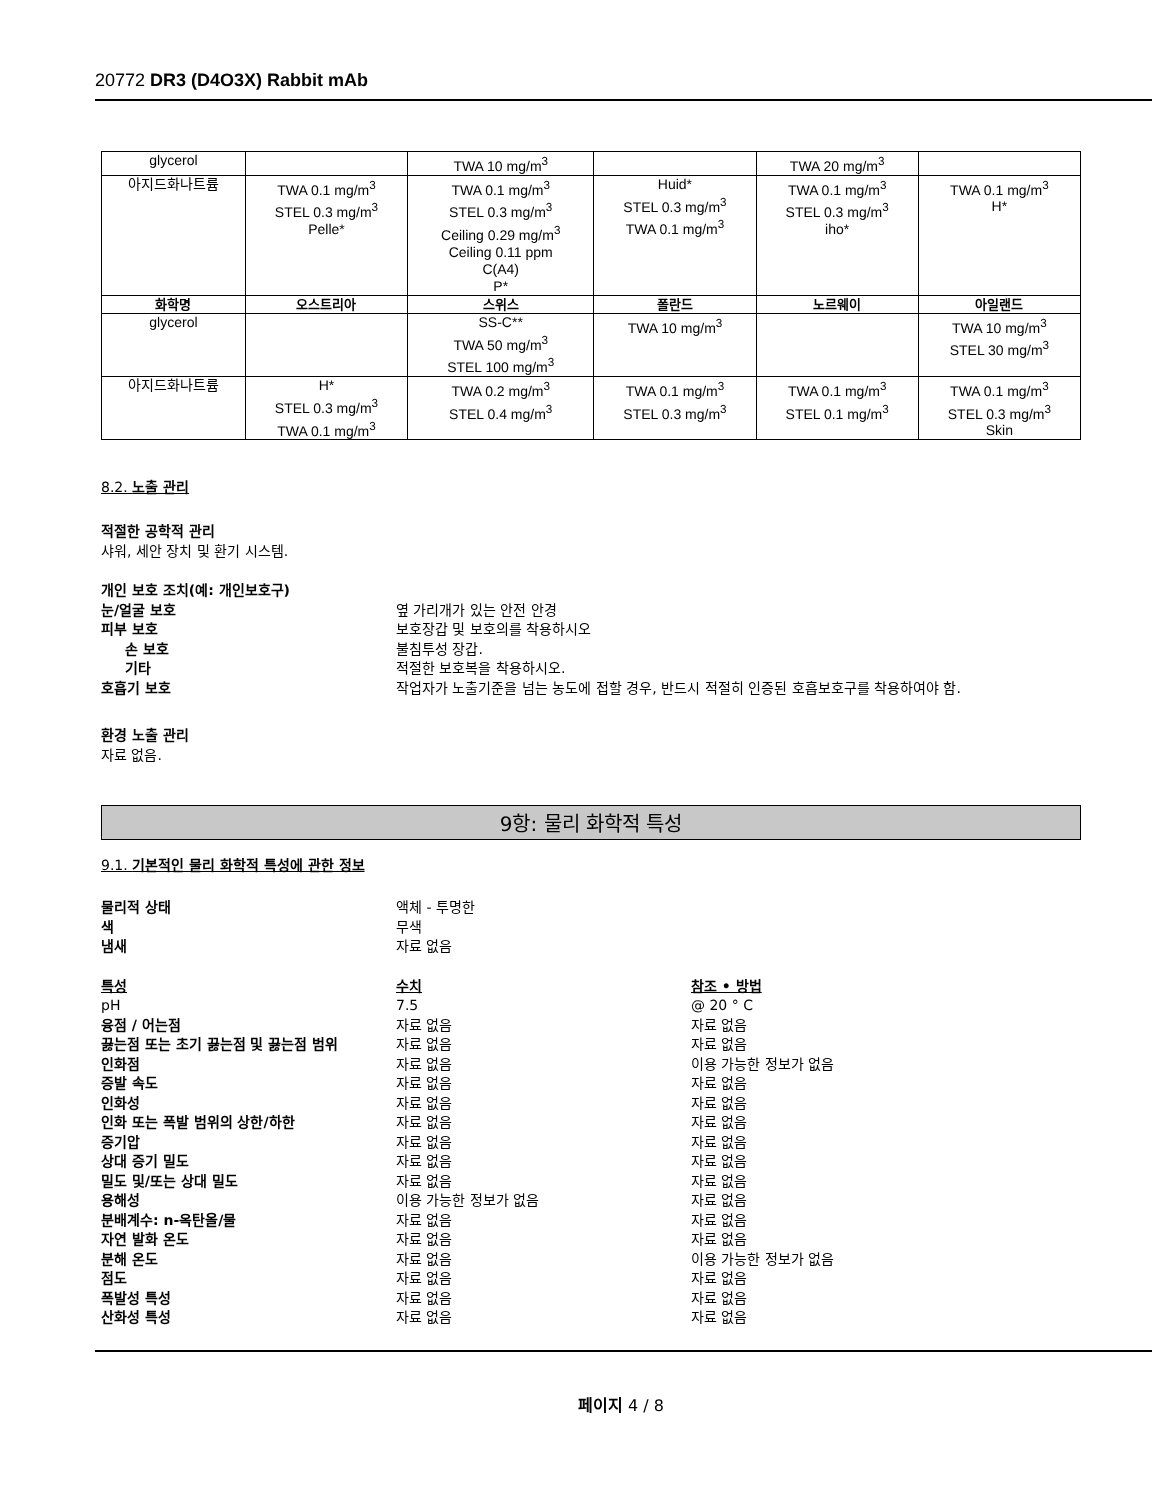20772 DR3 (D4O3X) Rabbit mAb
| glycerol | | TWA 10 mg/m<sup>3</sup> | | TWA 20 mg/m<sup>3</sup> | |
| 아지드화나트륨 | TWA 0.1 mg/m<sup>3</sup> STEL 0.3 mg/m<sup>3</sup> Pelle* | TWA 0.1 mg/m<sup>3</sup> STEL 0.3 mg/m<sup>3</sup> Ceiling 0.29 mg/m<sup>3</sup> Ceiling 0.11 ppm C(A4) P* | Huid* STEL 0.3 mg/m<sup>3</sup> TWA 0.1 mg/m<sup>3</sup> | TWA 0.1 mg/m<sup>3</sup> STEL 0.3 mg/m<sup>3</sup> iho* | TWA 0.1 mg/m<sup>3</sup> H* |
| 화학명 | 오스트리아 | 스위스 | 폴란드 | 노르웨이 | 아일랜드 |
| glycerol | | SS-C** TWA 50 mg/m<sup>3</sup> STEL 100 mg/m<sup>3</sup> | TWA 10 mg/m<sup>3</sup> | | TWA 10 mg/m<sup>3</sup> STEL 30 mg/m<sup>3</sup> |
| 아지드화나트륨 | H* STEL 0.3 mg/m<sup>3</sup> TWA 0.1 mg/m<sup>3</sup> | TWA 0.2 mg/m<sup>3</sup> STEL 0.4 mg/m<sup>3</sup> | TWA 0.1 mg/m<sup>3</sup> STEL 0.3 mg/m<sup>3</sup> | TWA 0.1 mg/m<sup>3</sup> STEL 0.1 mg/m<sup>3</sup> | TWA 0.1 mg/m<sup>3</sup> STEL 0.3 mg/m<sup>3</sup> Skin |
8.2. 노출 관리
적절한 공학적 관리
샤워, 세안 장치 및 환기 시스템.
개인 보호 조치(예: 개인보호구)
눈/얼굴 보호 옆 가리개가 있는 안전 안경
피부 보호 보호장갑 및 보호의를 착용하시오
손 보호 불침투성 장갑.
기타 적절한 보호복을 착용하시오.
호흡기 보호 작업자가 노출기준을 넘는 농도에 접할 경우, 반드시 적절히 인증된 호흡보호구를 착용하여야 함.
환경 노출 관리
자료 없음.
9항: 물리 화학적 특성
9.1. 기본적인 물리 화학적 특성에 관한 정보
물리적 상태 액체 - 투명한
색 무색
냄새 자료 없음
특성 수치 참조 • 방법
pH 7.5 @ 20 ° C
융점 / 어는점 자료 없음 자료 없음
끓는점 또는 초기 끓는점 및 끓는점 범위 자료 없음 자료 없음
인화점 자료 없음 이용 가능한 정보가 없음
증발 속도 자료 없음 자료 없음
인화성 자료 없음 자료 없음
인화 또는 폭발 범위의 상한/하한 자료 없음 자료 없음
증기압 자료 없음 자료 없음
상대 증기 밀도 자료 없음 자료 없음
밀도 및/또는 상대 밀도 자료 없음 자료 없음
용해성 이용 가능한 정보가 없음 자료 없음
분배계수: n-옥탄올/물 자료 없음 자료 없음
자연 발화 온도 자료 없음 자료 없음
분해 온도 자료 없음 이용 가능한 정보가 없음
점도 자료 없음 자료 없음
폭발성 특성 자료 없음 자료 없음
산화성 특성 자료 없음 자료 없음
페이지 4 / 8